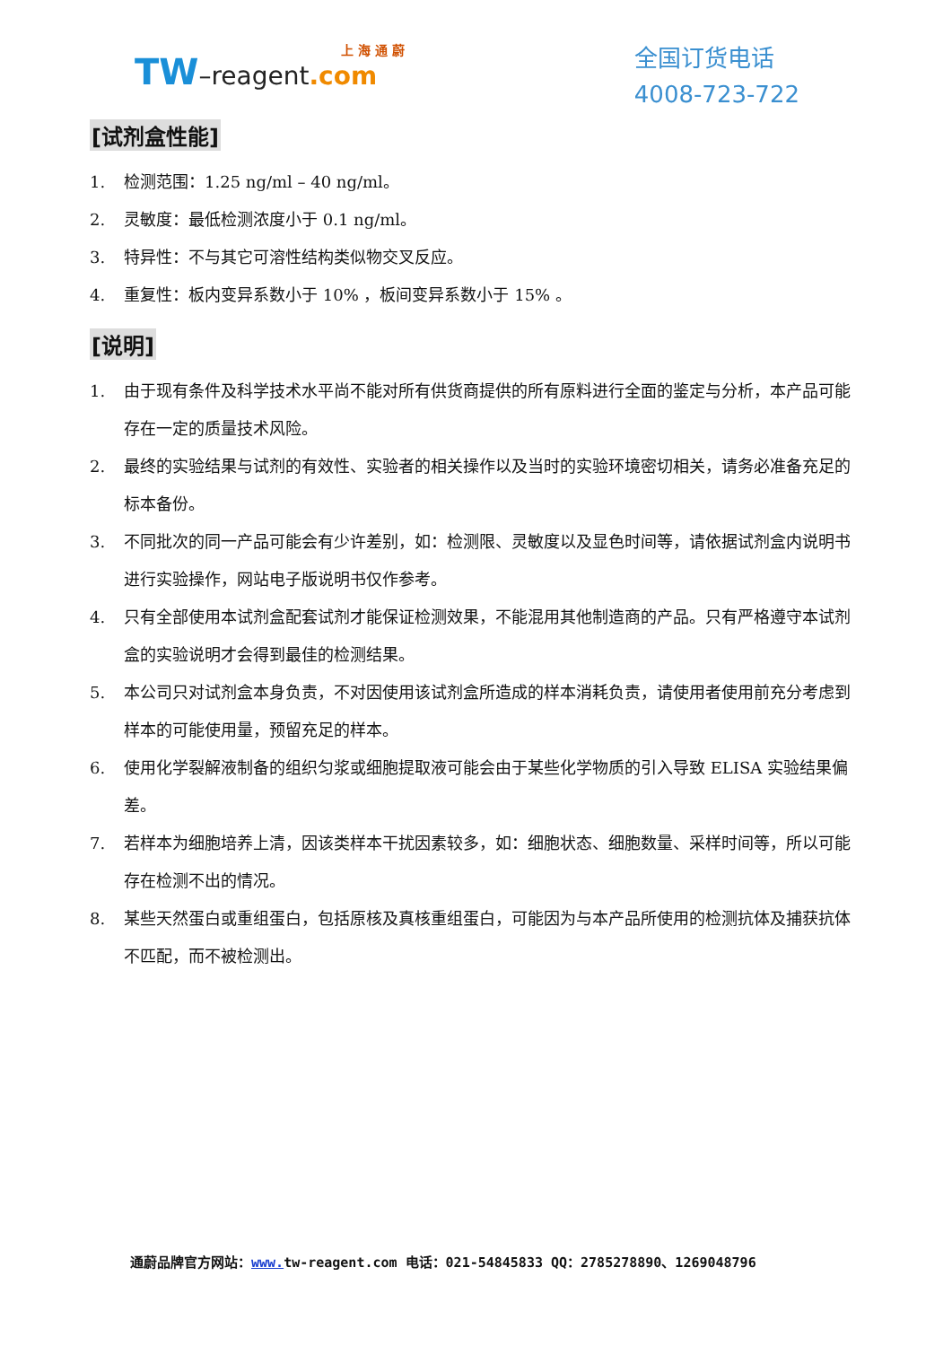上 海 通 蔚
TW–reagent.com
全国订货电话
4008-723-722
[试剂盒性能]
1. 检测范围：1.25 ng/ml – 40 ng/ml。
2. 灵敏度：最低检测浓度小于 0.1 ng/ml。
3. 特异性：不与其它可溶性结构类似物交叉反应。
4. 重复性：板内变异系数小于 10% ，板间变异系数小于 15% 。
[说明]
1. 由于现有条件及科学技术水平尚不能对所有供货商提供的所有原料进行全面的鉴定与分析，本产品可能存在一定的质量技术风险。
2. 最终的实验结果与试剂的有效性、实验者的相关操作以及当时的实验环境密切相关，请务必准备充足的标本备份。
3. 不同批次的同一产品可能会有少许差别，如：检测限、灵敏度以及显色时间等，请依据试剂盒内说明书进行实验操作，网站电子版说明书仅作参考。
4. 只有全部使用本试剂盒配套试剂才能保证检测效果，不能混用其他制造商的产品。只有严格遵守本试剂盒的实验说明才会得到最佳的检测结果。
5. 本公司只对试剂盒本身负责，不对因使用该试剂盒所造成的样本消耗负责，请使用者使用前充分考虑到样本的可能使用量，预留充足的样本。
6. 使用化学裂解液制备的组织匀浆或细胞提取液可能会由于某些化学物质的引入导致 ELISA 实验结果偏差。
7. 若样本为细胞培养上清，因该类样本干扰因素较多，如：细胞状态、细胞数量、采样时间等，所以可能存在检测不出的情况。
8. 某些天然蛋白或重组蛋白，包括原核及真核重组蛋白，可能因为与本产品所使用的检测抗体及捕获抗体不匹配，而不被检测出。
通蔚品牌官方网站：www. tw-reagent.com 电话：021-54845833 QQ：2785278890、1269048796